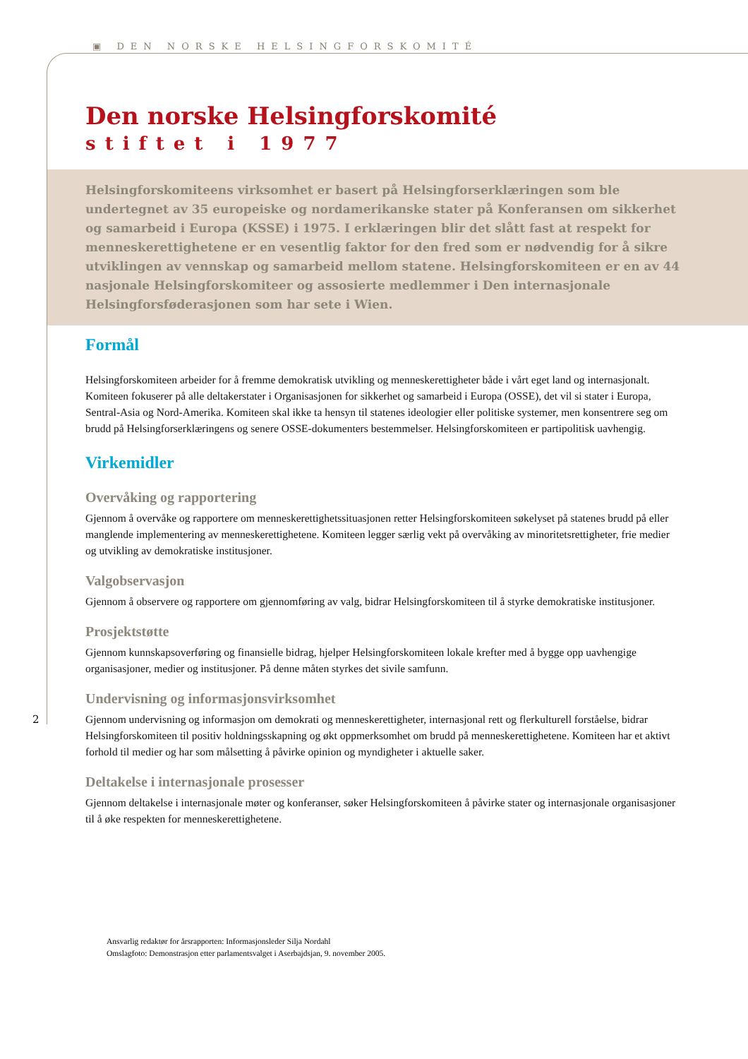▣ DEN NORSKE HELSINGFORSKOMITÉ
Den norske Helsingforskomité
stiftet i 1977
Helsingforskomiteens virksomhet er basert på Helsingforserklæringen som ble undertegnet av 35 europeiske og nordamerikanske stater på Konferansen om sikkerhet og samarbeid i Europa (KSSE) i 1975. I erklæringen blir det slått fast at respekt for menneskerettighetene er en vesentlig faktor for den fred som er nødvendig for å sikre utviklingen av vennskap og samarbeid mellom statene. Helsingforskomiteen er en av 44 nasjonale Helsingforskomiteer og assosierte medlemmer i Den internasjonale Helsingforsføderasjonen som har sete i Wien.
Formål
Helsingforskomiteen arbeider for å fremme demokratisk utvikling og menneskerettigheter både i vårt eget land og internasjonalt. Komiteen fokuserer på alle deltakerstater i Organisasjonen for sikkerhet og samarbeid i Europa (OSSE), det vil si stater i Europa, Sentral-Asia og Nord-Amerika. Komiteen skal ikke ta hensyn til statenes ideologier eller politiske systemer, men konsentrere seg om brudd på Helsingforserklæringens og senere OSSE-dokumenters bestemmelser. Helsingforskomiteen er partipolitisk uavhengig.
Virkemidler
Overvåking og rapportering
Gjennom å overvåke og rapportere om menneskerettighetssituasjonen retter Helsingforskomiteen søkelyset på statenes brudd på eller manglende implementering av menneskerettighetene. Komiteen legger særlig vekt på overvåking av minoritetsrettigheter, frie medier og utvikling av demokratiske institusjoner.
Valgobservasjon
Gjennom å observere og rapportere om gjennomføring av valg, bidrar Helsingforskomiteen til å styrke demokratiske institusjoner.
Prosjektstøtte
Gjennom kunnskapsoverføring og finansielle bidrag, hjelper Helsingforskomiteen lokale krefter med å bygge opp uavhengige organisasjoner, medier og institusjoner. På denne måten styrkes det sivile samfunn.
Undervisning og informasjonsvirksomhet
Gjennom undervisning og informasjon om demokrati og menneskerettigheter, internasjonal rett og flerkulturell forståelse, bidrar Helsingforskomiteen til positiv holdningsskapning og økt oppmerksomhet om brudd på menneskerettighetene. Komiteen har et aktivt forhold til medier og har som målsetting å påvirke opinion og myndigheter i aktuelle saker.
Deltakelse i internasjonale prosesser
Gjennom deltakelse i internasjonale møter og konferanser, søker Helsingforskomiteen å påvirke stater og internasjonale organisasjoner til å øke respekten for menneskerettighetene.
2
Ansvarlig redaktør for årsrapporten: Informasjonsleder Silja Nordahl
Omslagfoto: Demonstrasjon etter parlamentsvalget i Aserbajdsjan, 9. november 2005.